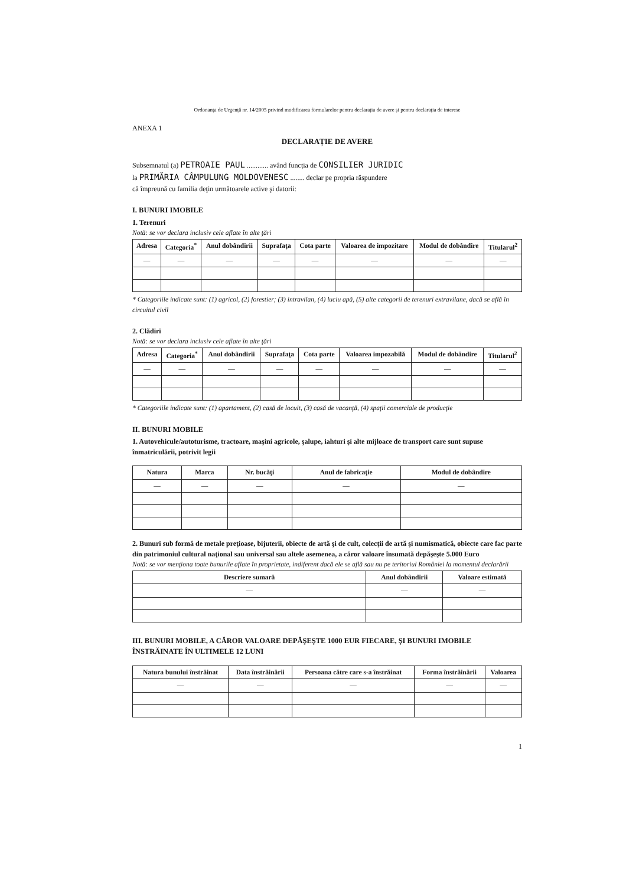Ordonanța de Urgență nr. 14/2005 privind modificarea formularelor pentru declarația de avere și pentru declarația de interese
ANEXA 1
DECLARAȚIE DE AVERE
Subsemnatul (a) PETROAIE PAUL ............ având funcția de CONSILIER JURIDIC
la PRIMĂRIA CÂMPULUNG MOLDOVENESC ........ declar pe propria răspundere
că împreună cu familia deţin următoarele active şi datorii:
I. BUNURI IMOBILE
1. Terenuri
Notă: se vor declara inclusiv cele aflate în alte ţări
| Adresa | Categoria<sup>*</sup> | Anul dobândirii | Suprafaţa | Cota parte | Valoarea de impozitare | Modul de dobândire | Titularul<sup>2</sup> |
| --- | --- | --- | --- | --- | --- | --- | --- |
| — | — | — | — | — | — | — | — |
* Categoriile indicate sunt: (1) agricol, (2) forestier; (3) intravilan, (4) luciu apă, (5) alte categorii de terenuri extravilane, dacă se află în circuitul civil
2. Clădiri
Notă: se vor declara inclusiv cele aflate în alte ţări
| Adresa | Categoria<sup>*</sup> | Anul dobândirii | Suprafaţa | Cota parte | Valoarea impozabilă | Modul de dobândire | Titularul<sup>2</sup> |
| --- | --- | --- | --- | --- | --- | --- | --- |
| — | — | — | — | — | — | — | — |
* Categoriile indicate sunt: (1) apartament, (2) casă de locuit, (3) casă de vacanţă, (4) spaţii comerciale de producţie
II. BUNURI MOBILE
1. Autovehicule/autoturisme, tractoare, maşini agricole, şalupe, iahturi şi alte mijloace de transport care sunt supuse înmatriculării, potrivit legii
| Natura | Marca | Nr. bucăţi | Anul de fabricaţie | Modul de dobândire |
| --- | --- | --- | --- | --- |
| — | — | — | — | — |
2. Bunuri sub formă de metale preţioase, bijuterii, obiecte de artă şi de cult, colecţii de artă şi numismatică, obiecte care fac parte din patrimoniul cultural naţional sau universal sau altele asemenea, a căror valoare însumată depăşeşte 5.000 Euro
Notă: se vor menţiona toate bunurile aflate în proprietate, indiferent dacă ele se află sau nu pe teritoriul României la momentul declarării
| Descriere sumară | Anul dobândirii | Valoare estimată |
| --- | --- | --- |
| — | — | — |
III. BUNURI MOBILE, A CĂROR VALOARE DEPĂŞEŞTE 1000 EUR FIECARE, ŞI BUNURI IMOBILE ÎNSTRĂINATE ÎN ULTIMELE 12 LUNI
| Natura bunului înstrăinat | Data înstrăinării | Persoana către care s-a înstrăinat | Forma înstrăinării | Valoarea |
| --- | --- | --- | --- | --- |
| — | — | — | — | — |
1